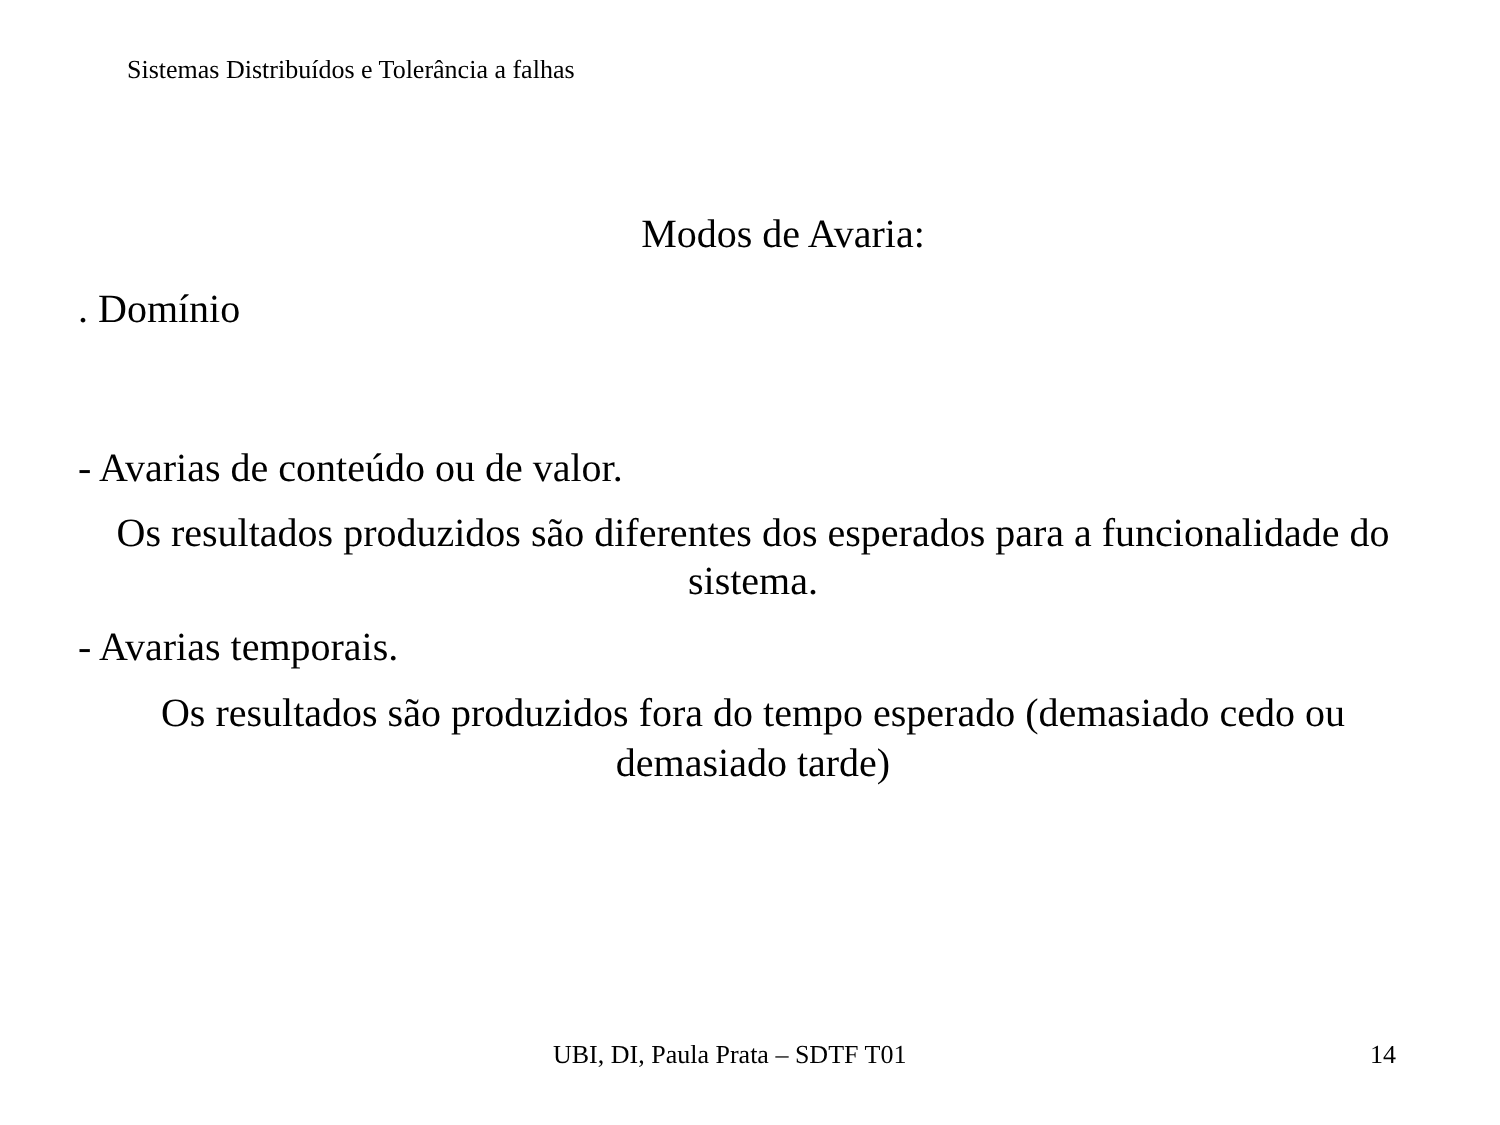Sistemas Distribuídos e Tolerância a falhas
Modos de Avaria:
. Domínio
- Avarias de conteúdo ou de valor.
Os resultados produzidos são diferentes dos esperados para a funcionalidade do sistema.
- Avarias temporais.
Os resultados são produzidos fora do tempo esperado (demasiado cedo ou demasiado tarde)
UBI, DI, Paula Prata – SDTF T01 14